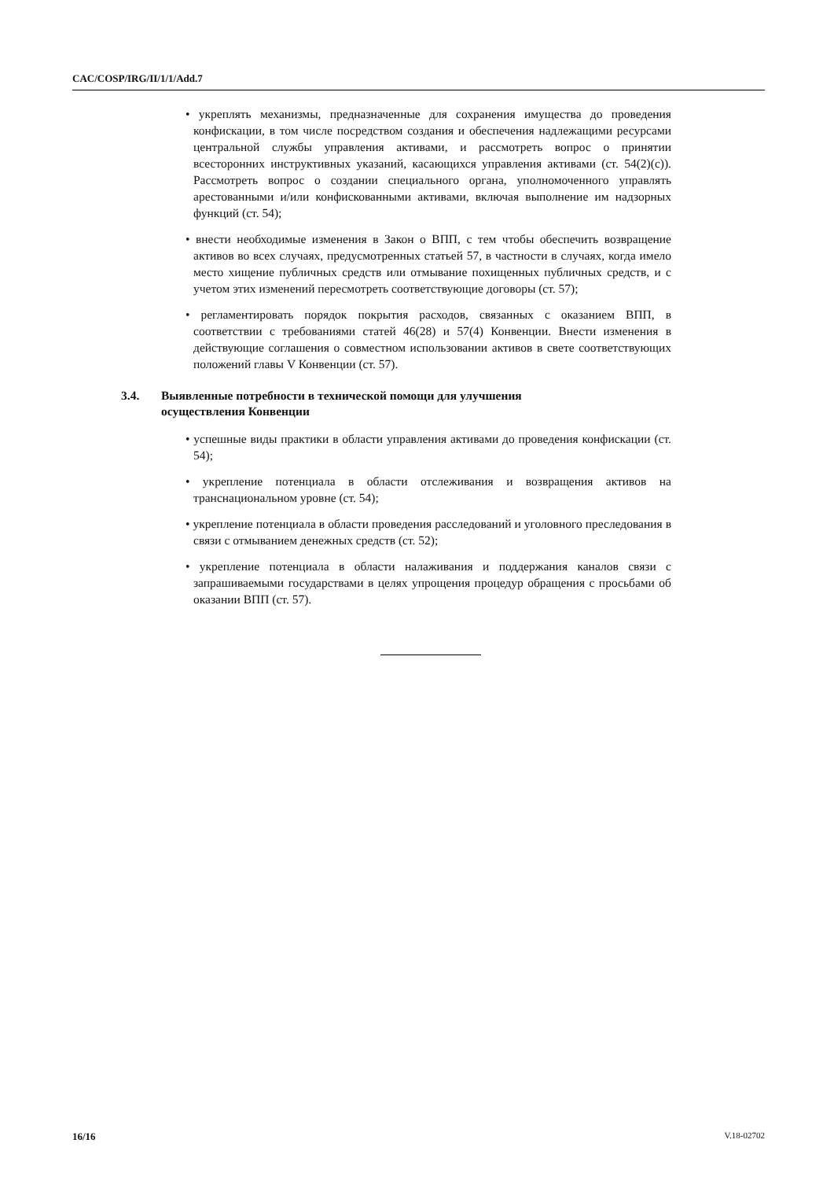CAC/COSP/IRG/II/1/1/Add.7
• укреплять механизмы, предназначенные для сохранения имущества до проведения конфискации, в том числе посредством создания и обеспечения надлежащими ресурсами центральной службы управления активами, и рассмотреть вопрос о принятии всесторонних инструктивных указаний, касающихся управления активами (ст. 54(2)(c)). Рассмотреть вопрос о создании специального органа, уполномоченного управлять арестованными и/или конфискованными активами, включая выполнение им надзорных функций (ст. 54);
• внести необходимые изменения в Закон о ВПП, с тем чтобы обеспечить возвращение активов во всех случаях, предусмотренных статьей 57, в частности в случаях, когда имело место хищение публичных средств или отмывание похищенных публичных средств, и с учетом этих изменений пересмотреть соответствующие договоры (ст. 57);
• регламентировать порядок покрытия расходов, связанных с оказанием ВПП, в соответствии с требованиями статей 46(28) и 57(4) Конвенции. Внести изменения в действующие соглашения о совместном использовании активов в свете соответствующих положений главы V Конвенции (ст. 57).
3.4. Выявленные потребности в технической помощи для улучшения
осуществления Конвенции
• успешные виды практики в области управления активами до проведения конфискации (ст. 54);
• укрепление потенциала в области отслеживания и возвращения активов на транснациональном уровне (ст. 54);
• укрепление потенциала в области проведения расследований и уголовного преследования в связи с отмыванием денежных средств (ст. 52);
• укрепление потенциала в области налаживания и поддержания каналов связи с запрашиваемыми государствами в целях упрощения процедур обращения с просьбами об оказании ВПП (ст. 57).
16/16 V.18-02702